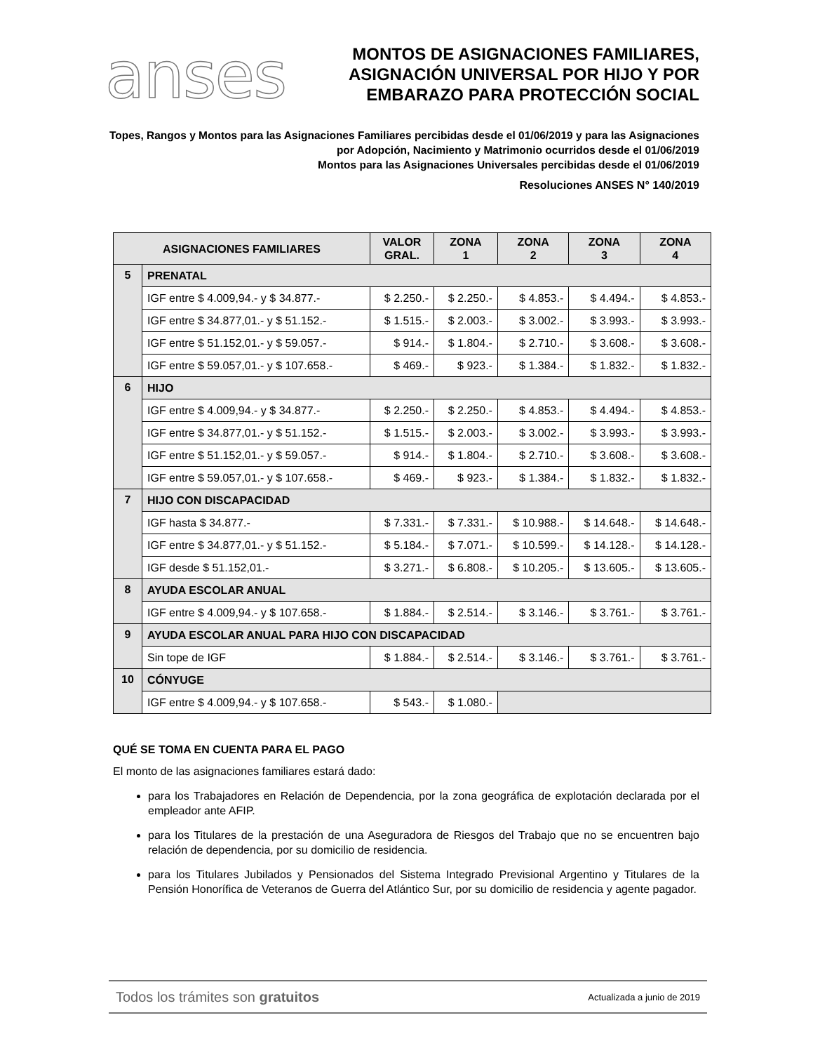anses
MONTOS DE ASIGNACIONES FAMILIARES,
ASIGNACIÓN UNIVERSAL POR HIJO Y POR
EMBARAZO PARA PROTECCIÓN SOCIAL
Topes, Rangos y Montos para las Asignaciones Familiares percibidas desde el 01/06/2019 y para las Asignaciones por Adopción, Nacimiento y Matrimonio ocurridos desde el 01/06/2019
Montos para las Asignaciones Universales percibidas desde el 01/06/2019
Resoluciones ANSES N° 140/2019
| ASIGNACIONES FAMILIARES | | VALOR GRAL. | ZONA 1 | ZONA 2 | ZONA 3 | ZONA 4 |
| --- | --- | --- | --- | --- | --- | --- |
| 5 | PRENATAL | | | | | |
| | IGF entre $ 4.009,94.- y $ 34.877.- | $ 2.250.- | $ 2.250.- | $ 4.853.- | $ 4.494.- | $ 4.853.- |
| | IGF entre $ 34.877,01.- y $ 51.152.- | $ 1.515.- | $ 2.003.- | $ 3.002.- | $ 3.993.- | $ 3.993.- |
| | IGF entre $ 51.152,01.- y $ 59.057.- | $ 914.- | $ 1.804.- | $ 2.710.- | $ 3.608.- | $ 3.608.- |
| | IGF entre $ 59.057,01.- y $ 107.658.- | $ 469.- | $ 923.- | $ 1.384.- | $ 1.832.- | $ 1.832.- |
| 6 | HIJO | | | | | |
| | IGF entre $ 4.009,94.- y $ 34.877.- | $ 2.250.- | $ 2.250.- | $ 4.853.- | $ 4.494.- | $ 4.853.- |
| | IGF entre $ 34.877,01.- y $ 51.152.- | $ 1.515.- | $ 2.003.- | $ 3.002.- | $ 3.993.- | $ 3.993.- |
| | IGF entre $ 51.152,01.- y $ 59.057.- | $ 914.- | $ 1.804.- | $ 2.710.- | $ 3.608.- | $ 3.608.- |
| | IGF entre $ 59.057,01.- y $ 107.658.- | $ 469.- | $ 923.- | $ 1.384.- | $ 1.832.- | $ 1.832.- |
| 7 | HIJO CON DISCAPACIDAD | | | | | |
| | IGF hasta $ 34.877.- | $ 7.331.- | $ 7.331.- | $ 10.988.- | $ 14.648.- | $ 14.648.- |
| | IGF entre $ 34.877,01.- y $ 51.152.- | $ 5.184.- | $ 7.071.- | $ 10.599.- | $ 14.128.- | $ 14.128.- |
| | IGF desde $ 51.152,01.- | $ 3.271.- | $ 6.808.- | $ 10.205.- | $ 13.605.- | $ 13.605.- |
| 8 | AYUDA ESCOLAR ANUAL | | | | | |
| | IGF entre $ 4.009,94.- y $ 107.658.- | $ 1.884.- | $ 2.514.- | $ 3.146.- | $ 3.761.- | $ 3.761.- |
| 9 | AYUDA ESCOLAR ANUAL PARA HIJO CON DISCAPACIDAD | | | | | |
| | Sin tope de IGF | $ 1.884.- | $ 2.514.- | $ 3.146.- | $ 3.761.- | $ 3.761.- |
| 10 | CÓNYUGE | | | | | |
| | IGF entre $ 4.009,94.- y $ 107.658.- | $ 543.- | $ 1.080.- | | | |
QUÉ SE TOMA EN CUENTA PARA EL PAGO
El monto de las asignaciones familiares estará dado:
para los Trabajadores en Relación de Dependencia, por la zona geográfica de explotación declarada por el empleador ante AFIP.
para los Titulares de la prestación de una Aseguradora de Riesgos del Trabajo que no se encuentren bajo relación de dependencia, por su domicilio de residencia.
para los Titulares Jubilados y Pensionados del Sistema Integrado Previsional Argentino y Titulares de la Pensión Honorífica de Veteranos de Guerra del Atlántico Sur, por su domicilio de residencia y agente pagador.
Todos los trámites son gratuitos Actualizada a junio de 2019